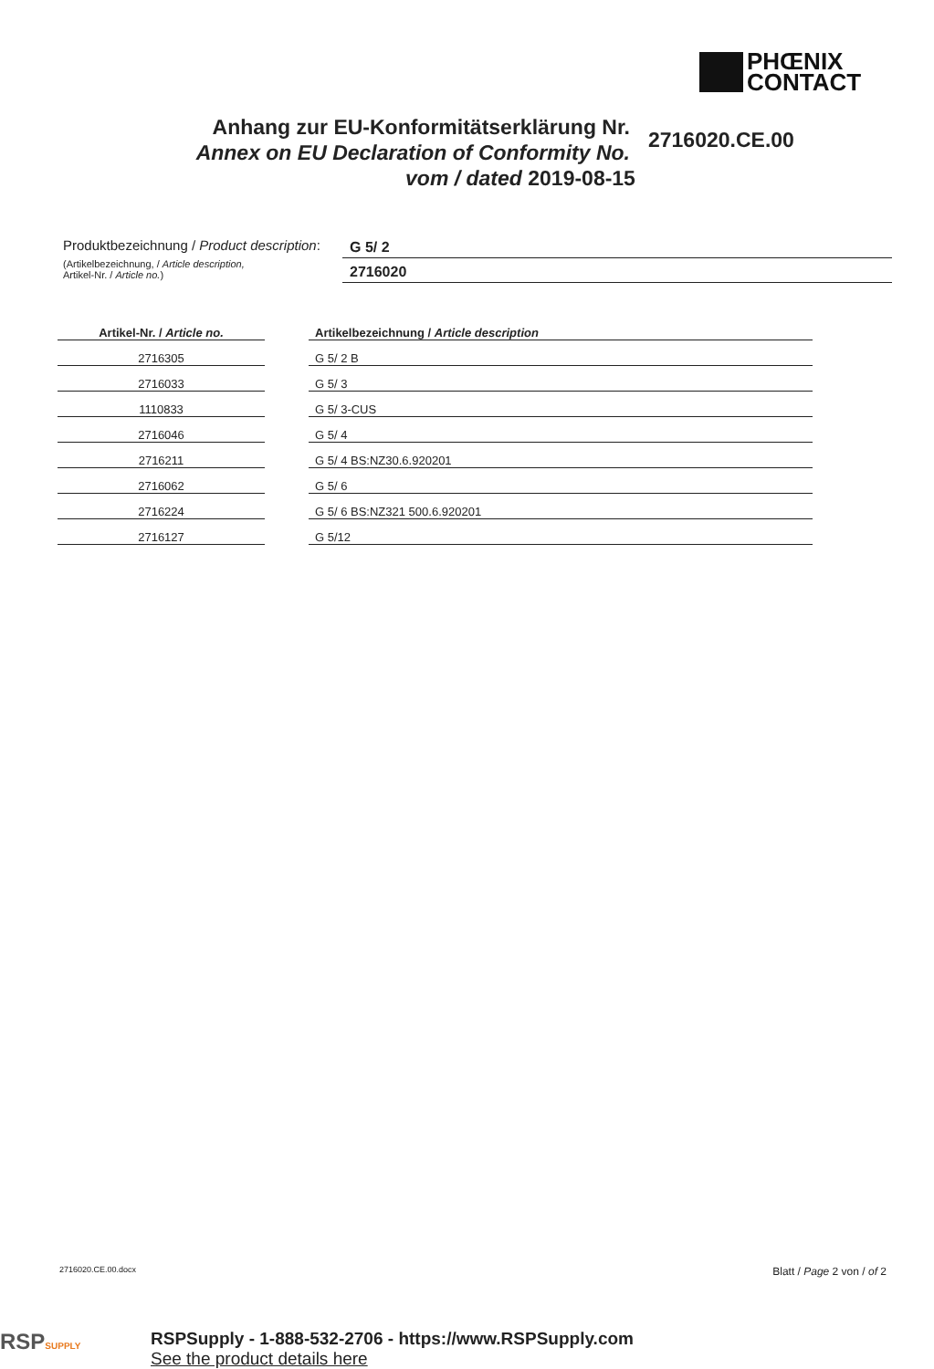PHŒNIX
CONTACT
Anhang zur EU-Konformitätserklärung Nr.
Annex on EU Declaration of Conformity No.
vom / dated 2019-08-15
2716020.CE.00
Produktbezeichnung / Product description:
G 5/ 2
(Artikelbezeichnung, / Article description,
Artikel-Nr. / Article no.)
2716020
| Artikel-Nr. / Article no. | | Artikelbezeichnung / Article description |
| --- | --- | --- |
| 2716305 | | G 5/ 2 B |
| 2716033 | | G 5/ 3 |
| 1110833 | | G 5/ 3-CUS |
| 2716046 | | G 5/ 4 |
| 2716211 | | G 5/ 4 BS:NZ30.6.920201 |
| 2716062 | | G 5/ 6 |
| 2716224 | | G 5/ 6 BS:NZ321 500.6.920201 |
| 2716127 | | G 5/12 |
2716020.CE.00.docx Blatt / Page 2 von / of 2
RSPSUPPLY
RSPSupply - 1-888-532-2706 - https://www.RSPSupply.com
See the product details here